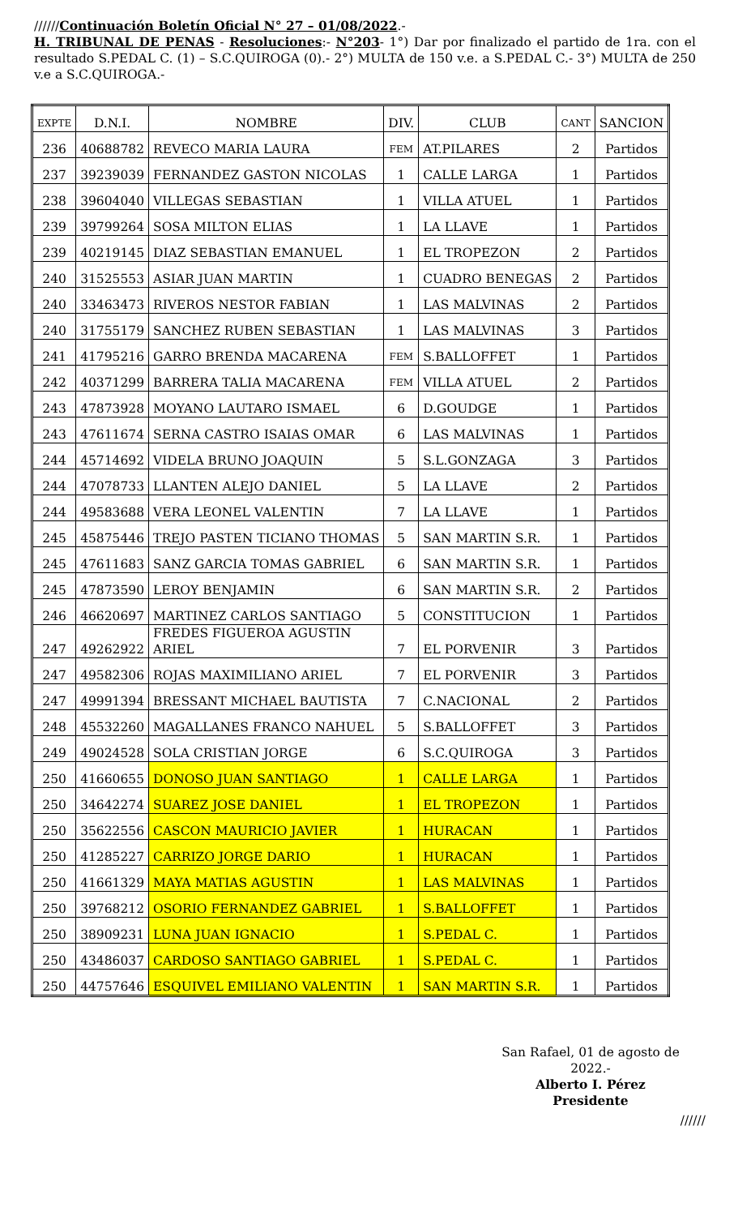//////Continuación Boletín Oficial N° 27 – 01/08/2022.-
H. TRIBUNAL DE PENAS - Resoluciones:- N°203- 1°) Dar por finalizado el partido de 1ra. con el resultado S.PEDAL C. (1) – S.C.QUIROGA (0).- 2°) MULTA de 150 v.e. a S.PEDAL C.- 3°) MULTA de 250 v.e a S.C.QUIROGA.-
| EXPTE | D.N.I. | NOMBRE | DIV. | CLUB | CANT | SANCION |
| --- | --- | --- | --- | --- | --- | --- |
| 236 | 40688782 | REVECO MARIA LAURA | FEM | AT.PILARES | 2 | Partidos |
| 237 | 39239039 | FERNANDEZ GASTON NICOLAS | 1 | CALLE LARGA | 1 | Partidos |
| 238 | 39604040 | VILLEGAS SEBASTIAN | 1 | VILLA ATUEL | 1 | Partidos |
| 239 | 39799264 | SOSA MILTON ELIAS | 1 | LA LLAVE | 1 | Partidos |
| 239 | 40219145 | DIAZ SEBASTIAN EMANUEL | 1 | EL TROPEZON | 2 | Partidos |
| 240 | 31525553 | ASIAR JUAN MARTIN | 1 | CUADRO BENEGAS | 2 | Partidos |
| 240 | 33463473 | RIVEROS NESTOR FABIAN | 1 | LAS MALVINAS | 2 | Partidos |
| 240 | 31755179 | SANCHEZ RUBEN SEBASTIAN | 1 | LAS MALVINAS | 3 | Partidos |
| 241 | 41795216 | GARRO BRENDA MACARENA | FEM | S.BALLOFFET | 1 | Partidos |
| 242 | 40371299 | BARRERA TALIA MACARENA | FEM | VILLA ATUEL | 2 | Partidos |
| 243 | 47873928 | MOYANO LAUTARO ISMAEL | 6 | D.GOUDGE | 1 | Partidos |
| 243 | 47611674 | SERNA CASTRO ISAIAS OMAR | 6 | LAS MALVINAS | 1 | Partidos |
| 244 | 45714692 | VIDELA BRUNO JOAQUIN | 5 | S.L.GONZAGA | 3 | Partidos |
| 244 | 47078733 | LLANTEN ALEJO DANIEL | 5 | LA LLAVE | 2 | Partidos |
| 244 | 49583688 | VERA LEONEL VALENTIN | 7 | LA LLAVE | 1 | Partidos |
| 245 | 45875446 | TREJO PASTEN TICIANO THOMAS | 5 | SAN MARTIN S.R. | 1 | Partidos |
| 245 | 47611683 | SANZ GARCIA TOMAS GABRIEL | 6 | SAN MARTIN S.R. | 1 | Partidos |
| 245 | 47873590 | LEROY BENJAMIN | 6 | SAN MARTIN S.R. | 2 | Partidos |
| 246 | 46620697 | MARTINEZ CARLOS SANTIAGO | 5 | CONSTITUCION | 1 | Partidos |
| 247 | 49262922 | FREDES FIGUEROA AGUSTIN ARIEL | 7 | EL PORVENIR | 3 | Partidos |
| 247 | 49582306 | ROJAS MAXIMILIANO ARIEL | 7 | EL PORVENIR | 3 | Partidos |
| 247 | 49991394 | BRESSANT MICHAEL BAUTISTA | 7 | C.NACIONAL | 2 | Partidos |
| 248 | 45532260 | MAGALLANES FRANCO NAHUEL | 5 | S.BALLOFFET | 3 | Partidos |
| 249 | 49024528 | SOLA CRISTIAN JORGE | 6 | S.C.QUIROGA | 3 | Partidos |
| 250 | 41660655 | DONOSO JUAN SANTIAGO | 1 | CALLE LARGA | 1 | Partidos |
| 250 | 34642274 | SUAREZ JOSE DANIEL | 1 | EL TROPEZON | 1 | Partidos |
| 250 | 35622556 | CASCON MAURICIO JAVIER | 1 | HURACAN | 1 | Partidos |
| 250 | 41285227 | CARRIZO JORGE DARIO | 1 | HURACAN | 1 | Partidos |
| 250 | 41661329 | MAYA MATIAS AGUSTIN | 1 | LAS MALVINAS | 1 | Partidos |
| 250 | 39768212 | OSORIO FERNANDEZ GABRIEL | 1 | S.BALLOFFET | 1 | Partidos |
| 250 | 38909231 | LUNA JUAN IGNACIO | 1 | S.PEDAL C. | 1 | Partidos |
| 250 | 43486037 | CARDOSO SANTIAGO GABRIEL | 1 | S.PEDAL C. | 1 | Partidos |
| 250 | 44757646 | ESQUIVEL EMILIANO VALENTIN | 1 | SAN MARTIN S.R. | 1 | Partidos |
San Rafael, 01 de agosto de 2022.-
Alberto I. Pérez
Presidente
//////